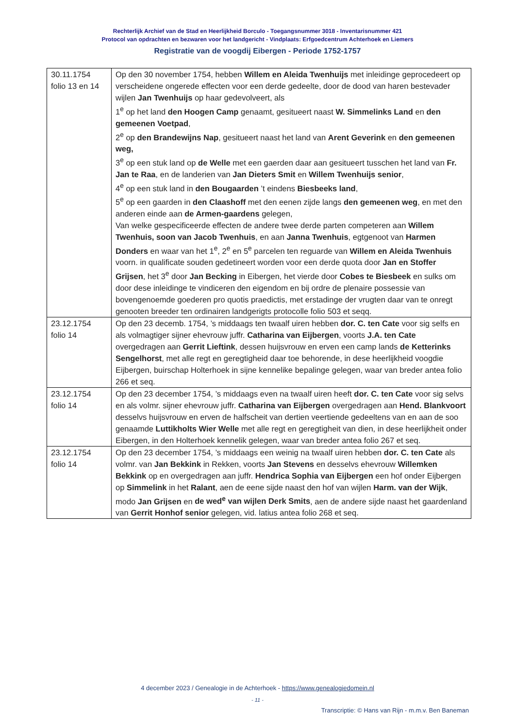Rechterlijk Archief van de Stad en Heerlijkheid Borculo - Toegangsnummer 3018 - Inventarisnummer 421
Protocol van opdrachten en bezwaren voor het landgericht - Vindplaats: Erfgoedcentrum Achterhoek en Liemers
Registratie van de voogdij Eibergen - Periode 1752-1757
| 30.11.1754 folio 13 en 14 | Op den 30 november 1754, hebben Willem en Aleida Twenhuijs met inleidinge geprocedeert op verscheidene ongerede effecten voor een derde gedeelte, door de dood van haren bestevader wijlen Jan Twenhuijs op haar gedevolveert, als 1<sup>e</sup> op het land den Hoogen Camp genaamt, gesitueert naast W. Simmelinks Land en den gemeenen Voetpad , 2<sup>e</sup> op den Brandewijns Nap , gesitueert naast het land van Arent Geverink en den gemeenen weg, 3<sup>e</sup> op een stuk land op de Welle met een gaerden daar aan gesitueert tusschen het land van Fr. Jan te Raa , en de landerien van Jan Dieters Smit en Willem Twenhuijs senior , 4<sup>e</sup> op een stuk land in den Bougaarden ’t eindens Biesbeeks land , 5<sup>e</sup> op een gaarden in den Claashoff met den eenen zijde langs den gemeenen weg , en met den anderen einde aan de Armen-gaardens gelegen, Van welke gespecificeerde effecten de andere twee derde parten competeren aan Willem Twenhuis, soon van Jacob Twenhuis , en aan Janna Twenhuis , egtgenoot van Harmen Donders en waar van het 1<sup>e</sup>, 2<sup>e</sup> en 5<sup>e</sup> parcelen ten reguarde van Willem en Aleida Twenhuis voorn. in qualificate souden gedetineert worden voor een derde quota door Jan en Stoffer Grijsen , het 3<sup>e</sup> door Jan Becking in Eibergen, het vierde door Cobes te Biesbeek en sulks om door dese inleidinge te vindiceren den eigendom en bij ordre de plenaire possessie van bovengenoemde goederen pro quotis praedictis, met erstadinge der vrugten daar van te onregt genooten breeder ten ordinairen landgerigts protocolle folio 503 et seqq. |
| 23.12.1754 folio 14 | Op den 23 decemb. 1754, ’s middaags ten twaalf uiren hebben dor. C. ten Cate voor sig selfs en als volmagtiger sijner ehevrouw juffr. Catharina van Eijbergen , voorts J.A. ten Cate overgedragen aan Gerrit Lieftink , dessen huijsvrouw en erven een camp lands de Ketterinks Sengelhorst , met alle regt en geregtigheid daar toe behorende, in dese heerlijkheid voogdie Eijbergen, buirschap Holterhoek in sijne kennelike bepalinge gelegen, waar van breder antea folio 266 et seq. |
| 23.12.1754 folio 14 | Op den 23 december 1754, ’s middaags even na twaalf uiren heeft dor. C. ten Cate voor sig selvs en als volmr. sijner ehevrouw juffr. Catharina van Eijbergen overgedragen aan Hend. Blankvoort desselvs huijsvrouw en erven de halfscheit van dertien veertiende gedeeltens van en aan de soo genaamde Luttikholts Wier Welle met alle regt en geregtigheit van dien, in dese heerlijkheit onder Eibergen, in den Holterhoek kennelik gelegen, waar van breder antea folio 267 et seq. |
| 23.12.1754 folio 14 | Op den 23 december 1754, ’s middaags een weinig na twaalf uiren hebben dor. C. ten Cate als volmr. van Jan Bekkink in Rekken, voorts Jan Stevens en desselvs ehevrouw Willemken Bekkink op en overgedragen aan juffr. Hendrica Sophia van Eijbergen een hof onder Eijbergen op Simmelink in het Ralant , aen de eene sijde naast den hof van wijlen Harm. van der Wijk , modo Jan Grijsen en de wed<sup>e</sup> van wijlen Derk Smits , aen de andere sijde naast het gaardenland van Gerrit Honhof senior gelegen, vid. latius antea folio 268 et seq. |
4 december 2023 / Genealogie in de Achterhoek - https://www.genealogiedomein.nl
- 11 -
Transcriptie: © Hans van Rijn - m.m.v. Ben Baneman